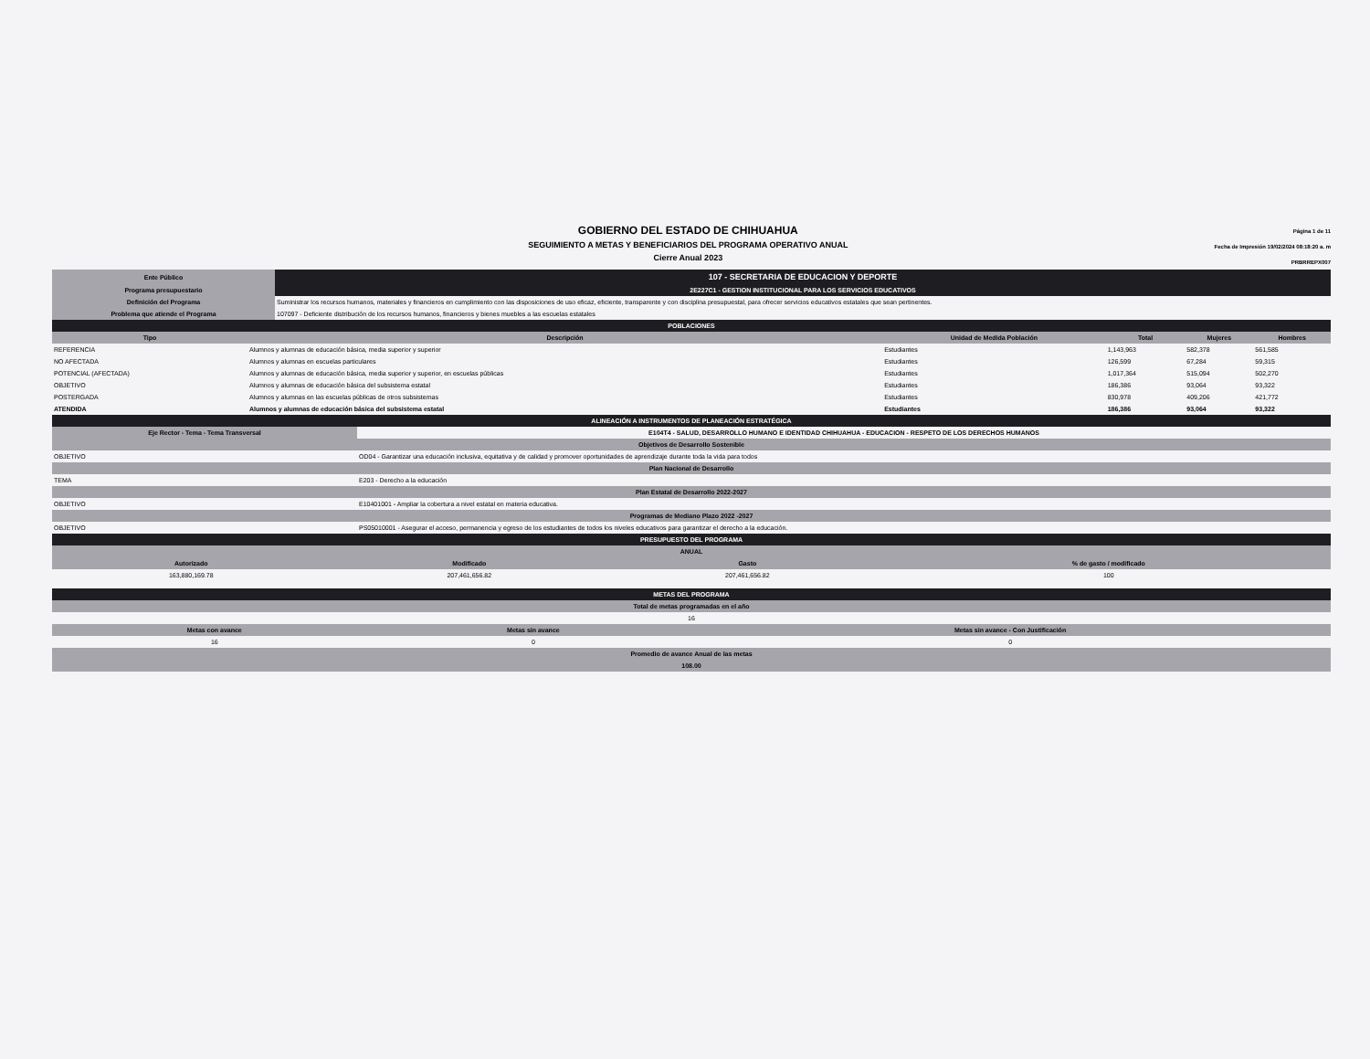GOBIERNO DEL ESTADO DE CHIHUAHUA
SEGUIMIENTO A METAS Y BENEFICIARIOS DEL PROGRAMA OPERATIVO ANUAL
Cierre Anual 2023
Página 1 de 11
Fecha de Impresión 19/02/2024 08:18:20 a. m
PRBRREPX007
| Ente Público | 107 - SECRETARIA DE EDUCACION Y DEPORTE |
| Programa presupuestario | 2E227C1 - GESTION INSTITUCIONAL PARA LOS SERVICIOS EDUCATIVOS |
| Definición del Programa | Suministrar los recursos humanos, materiales y financieros en cumplimiento con las disposiciones de uso eficaz, eficiente, transparente y con disciplina presupuestal, para ofrecer servicios educativos estatales que sean pertinentes. |
| Problema que atiende el Programa | 107097 - Deficiente distribución de los recursos humanos, financieros y bienes muebles a las escuelas estatales |
| POBLACIONES | | | | | |
| Tipo | Descripción | Unidad de Medida Población | Total | Mujeres | Hombres |
| REFERENCIA | Alumnos y alumnas de educación básica, media superior y superior | Estudiantes | 1,143,963 | 582,378 | 561,585 |
| NO AFECTADA | Alumnos y alumnas en escuelas particulares | Estudiantes | 126,599 | 67,284 | 59,315 |
| POTENCIAL (AFECTADA) | Alumnos y alumnas de educación básica, media superior y superior, en escuelas públicas | Estudiantes | 1,017,364 | 515,094 | 502,270 |
| OBJETIVO | Alumnos y alumnas de educación básica del subsistema estatal | Estudiantes | 186,386 | 93,064 | 93,322 |
| POSTERGADA | Alumnos y alumnas en las escuelas públicas de otros subsistemas | Estudiantes | 830,978 | 409,206 | 421,772 |
| ATENDIDA | Alumnos y alumnas de educación básica del subsistema estatal | Estudiantes | 186,386 | 93,064 | 93,322 |
| ALINEACIÓN A INSTRUMENTOS DE PLANEACIÓN ESTRATÉGICA | |
| Eje Rector - Tema - Tema Transversal | E104T4 - SALUD, DESARROLLO HUMANO E IDENTIDAD CHIHUAHUA - EDUCACION - RESPETO DE LOS DERECHOS HUMANOS |
| Objetivos de Desarrollo Sostenible | |
| OBJETIVO | OD04 - Garantizar una educación inclusiva, equitativa y de calidad y promover oportunidades de aprendizaje durante toda la vida para todos |
| Plan Nacional de Desarrollo | |
| TEMA | E203 - Derecho a la educación |
| Plan Estatal de Desarrollo 2022-2027 | |
| OBJETIVO | E10401001 - Ampliar la cobertura a nivel estatal en materia educativa. |
| Programas de Mediano Plazo 2022 -2027 | |
| OBJETIVO | PS05010001 - Asegurar el acceso, permanencia y egreso de los estudiantes de todos los niveles educativos para garantizar el derecho a la educación. |
| PRESUPUESTO DEL PROGRAMA | | | |
| ANUAL | | | |
| Autorizado | Modificado | Gasto | % de gasto / modificado |
| 163,880,169.78 | 207,461,656.82 | 207,461,656.82 | 100 |
| METAS DEL PROGRAMA | | |
| Total de metas programadas en el año | | |
| 16 | | |
| Metas con avance | Metas sin avance | Metas sin avance - Con Justificación |
| 16 | 0 | 0 |
| Promedio de avance Anual de las metas | | |
| 108.00 | | |